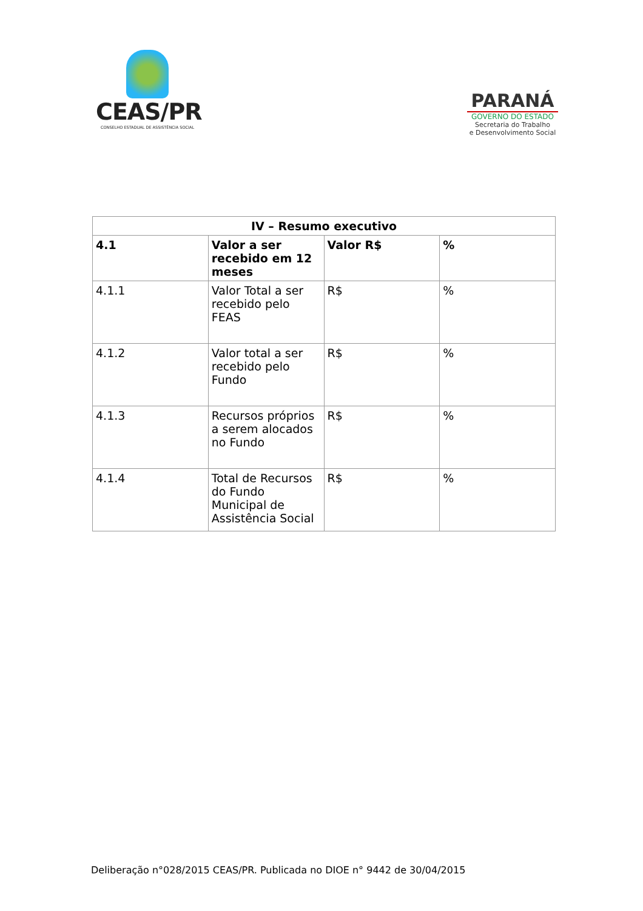CEAS/PR
CONSELHO ESTADUAL DE ASSISTÊNCIA SOCIAL
PARANÁ
GOVERNO DO ESTADO
Secretaria do Trabalho
e Desenvolvimento Social
| IV – Resumo executivo | | | |
| --- | --- | --- | --- |
| 4.1 | Valor a ser recebido em 12 meses | Valor R$ | % |
| 4.1.1 | Valor Total a ser recebido pelo FEAS | R$ | % |
| 4.1.2 | Valor total a ser recebido pelo Fundo | R$ | % |
| 4.1.3 | Recursos próprios a serem alocados no Fundo | R$ | % |
| 4.1.4 | Total de Recursos do Fundo Municipal de Assistência Social | R$ | % |
Deliberação n°028/2015 CEAS/PR. Publicada no DIOE n° 9442 de 30/04/2015